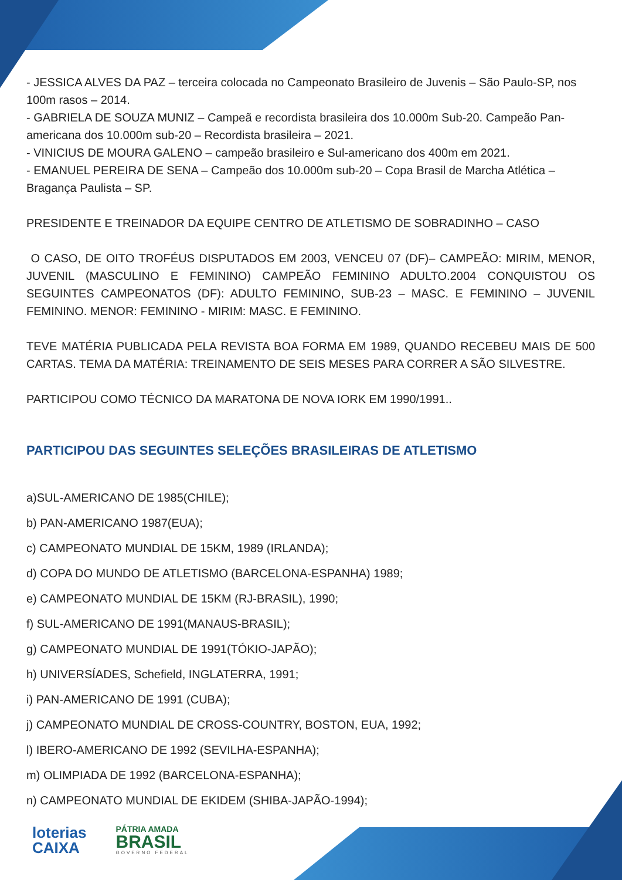- JESSICA ALVES DA PAZ – terceira colocada no Campeonato Brasileiro de Juvenis – São Paulo-SP, nos 100m rasos – 2014.
- GABRIELA DE SOUZA MUNIZ – Campeã e recordista brasileira dos 10.000m Sub-20. Campeão Pan-americana dos 10.000m sub-20 – Recordista brasileira – 2021.
- VINICIUS DE MOURA GALENO – campeão brasileiro e Sul-americano dos 400m em 2021.
- EMANUEL PEREIRA DE SENA – Campeão dos 10.000m sub-20 – Copa Brasil de Marcha Atlética – Bragança Paulista – SP.
PRESIDENTE E TREINADOR DA EQUIPE CENTRO DE ATLETISMO DE SOBRADINHO – CASO
O CASO, DE OITO TROFÉUS DISPUTADOS EM 2003, VENCEU 07 (DF)– CAMPEÃO: MIRIM, MENOR, JUVENIL (MASCULINO E FEMININO) CAMPEÃO FEMININO ADULTO.2004 CONQUISTOU OS SEGUINTES CAMPEONATOS (DF): ADULTO FEMININO, SUB-23 – MASC. E FEMININO – JUVENIL FEMININO. MENOR: FEMININO - MIRIM: MASC. E FEMININO.
TEVE MATÉRIA PUBLICADA PELA REVISTA BOA FORMA EM 1989, QUANDO RECEBEU MAIS DE 500 CARTAS. TEMA DA MATÉRIA: TREINAMENTO DE SEIS MESES PARA CORRER A SÃO SILVESTRE.
PARTICIPOU COMO TÉCNICO DA MARATONA DE NOVA IORK EM 1990/1991..
PARTICIPOU DAS SEGUINTES SELEÇÕES BRASILEIRAS DE ATLETISMO
a)SUL-AMERICANO DE 1985(CHILE);
b) PAN-AMERICANO 1987(EUA);
c) CAMPEONATO MUNDIAL DE 15KM, 1989 (IRLANDA);
d) COPA DO MUNDO DE ATLETISMO (BARCELONA-ESPANHA) 1989;
e) CAMPEONATO MUNDIAL DE 15KM (RJ-BRASIL), 1990;
f) SUL-AMERICANO DE 1991(MANAUS-BRASIL);
g) CAMPEONATO MUNDIAL DE 1991(TÓKIO-JAPÃO);
h) UNIVERSÍADES, Schefield, INGLATERRA, 1991;
i) PAN-AMERICANO DE 1991 (CUBA);
j) CAMPEONATO MUNDIAL DE CROSS-COUNTRY, BOSTON, EUA, 1992;
l) IBERO-AMERICANO DE 1992 (SEVILHA-ESPANHA);
m) OLIMPIADA DE 1992 (BARCELONA-ESPANHA);
n) CAMPEONATO MUNDIAL DE EKIDEM (SHIBA-JAPÃO-1994);
loterias
CAIXA
PÁTRIA AMADA
BRASIL
GOVERNO FEDERAL